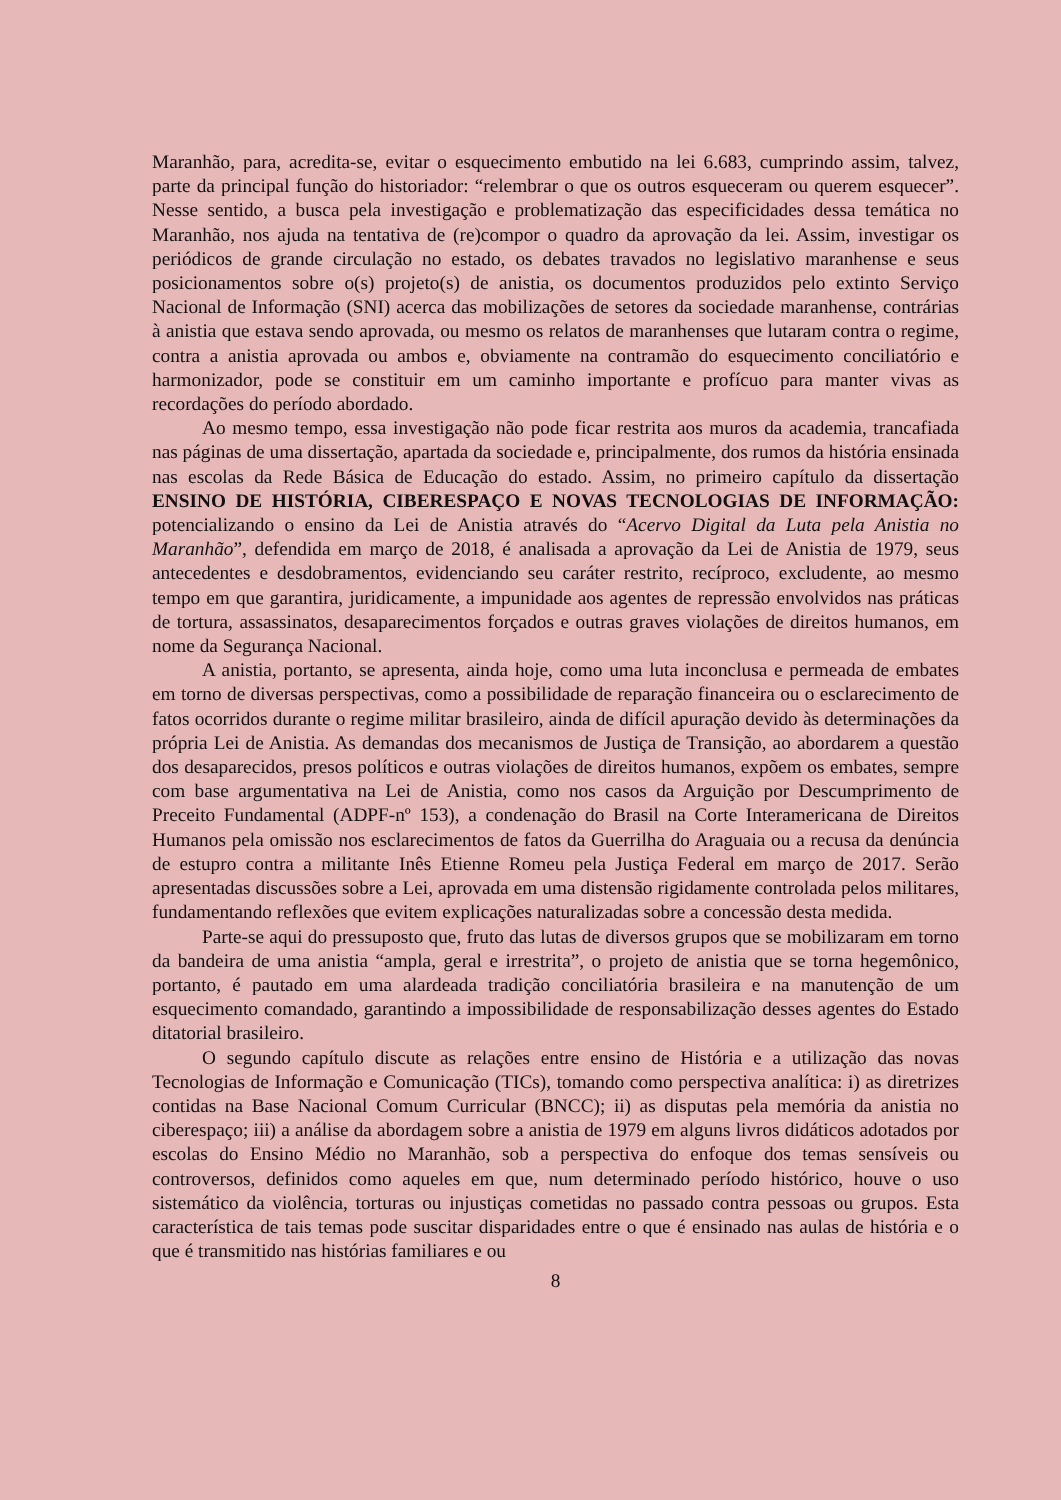Maranhão, para, acredita-se, evitar o esquecimento embutido na lei 6.683, cumprindo assim, talvez, parte da principal função do historiador: “relembrar o que os outros esqueceram ou querem esquecer”. Nesse sentido, a busca pela investigação e problematização das especificidades dessa temática no Maranhão, nos ajuda na tentativa de (re)compor o quadro da aprovação da lei. Assim, investigar os periódicos de grande circulação no estado, os debates travados no legislativo maranhense e seus posicionamentos sobre o(s) projeto(s) de anistia, os documentos produzidos pelo extinto Serviço Nacional de Informação (SNI) acerca das mobilizações de setores da sociedade maranhense, contrárias à anistia que estava sendo aprovada, ou mesmo os relatos de maranhenses que lutaram contra o regime, contra a anistia aprovada ou ambos e, obviamente na contramão do esquecimento conciliatório e harmonizador, pode se constituir em um caminho importante e profícuo para manter vivas as recordações do período abordado.
Ao mesmo tempo, essa investigação não pode ficar restrita aos muros da academia, trancafiada nas páginas de uma dissertação, apartada da sociedade e, principalmente, dos rumos da história ensinada nas escolas da Rede Básica de Educação do estado. Assim, no primeiro capítulo da dissertação ENSINO DE HISTÓRIA, CIBERESPAÇO E NOVAS TECNOLOGIAS DE INFORMAÇÃO: potencializando o ensino da Lei de Anistia através do “Acervo Digital da Luta pela Anistia no Maranhão”, defendida em março de 2018, é analisada a aprovação da Lei de Anistia de 1979, seus antecedentes e desdobramentos, evidenciando seu caráter restrito, recíproco, excludente, ao mesmo tempo em que garantira, juridicamente, a impunidade aos agentes de repressão envolvidos nas práticas de tortura, assassinatos, desaparecimentos forçados e outras graves violações de direitos humanos, em nome da Segurança Nacional.
A anistia, portanto, se apresenta, ainda hoje, como uma luta inconclusa e permeada de embates em torno de diversas perspectivas, como a possibilidade de reparação financeira ou o esclarecimento de fatos ocorridos durante o regime militar brasileiro, ainda de difícil apuração devido às determinações da própria Lei de Anistia. As demandas dos mecanismos de Justiça de Transição, ao abordarem a questão dos desaparecidos, presos políticos e outras violações de direitos humanos, expõem os embates, sempre com base argumentativa na Lei de Anistia, como nos casos da Arguição por Descumprimento de Preceito Fundamental (ADPF-nº 153), a condenação do Brasil na Corte Interamericana de Direitos Humanos pela omissão nos esclarecimentos de fatos da Guerrilha do Araguaia ou a recusa da denúncia de estupro contra a militante Inês Etienne Romeu pela Justiça Federal em março de 2017. Serão apresentadas discussões sobre a Lei, aprovada em uma distensão rigidamente controlada pelos militares, fundamentando reflexões que evitem explicações naturalizadas sobre a concessão desta medida.
Parte-se aqui do pressuposto que, fruto das lutas de diversos grupos que se mobilizaram em torno da bandeira de uma anistia “ampla, geral e irrestrita”, o projeto de anistia que se torna hegemônico, portanto, é pautado em uma alardeada tradição conciliatória brasileira e na manutenção de um esquecimento comandado, garantindo a impossibilidade de responsabilização desses agentes do Estado ditatorial brasileiro.
O segundo capítulo discute as relações entre ensino de História e a utilização das novas Tecnologias de Informação e Comunicação (TICs), tomando como perspectiva analítica: i) as diretrizes contidas na Base Nacional Comum Curricular (BNCC); ii) as disputas pela memória da anistia no ciberespaço; iii) a análise da abordagem sobre a anistia de 1979 em alguns livros didáticos adotados por escolas do Ensino Médio no Maranhão, sob a perspectiva do enfoque dos temas sensíveis ou controversos, definidos como aqueles em que, num determinado período histórico, houve o uso sistemático da violência, torturas ou injustiças cometidas no passado contra pessoas ou grupos. Esta característica de tais temas pode suscitar disparidades entre o que é ensinado nas aulas de história e o que é transmitido nas histórias familiares e ou
8